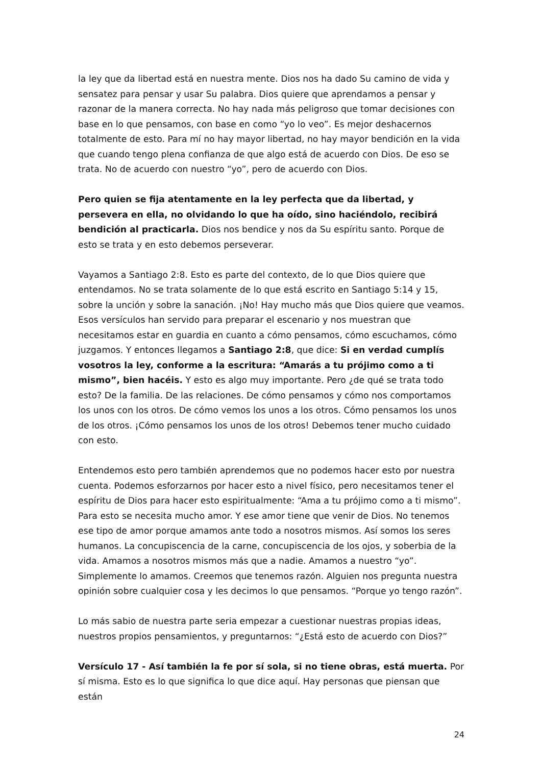la ley que da libertad está en nuestra mente. Dios nos ha dado Su camino de vida y sensatez para pensar y usar Su palabra. Dios quiere que aprendamos a pensar y razonar de la manera correcta. No hay nada más peligroso que tomar decisiones con base en lo que pensamos, con base en como “yo lo veo”. Es mejor deshacernos totalmente de esto. Para mí no hay mayor libertad, no hay mayor bendición en la vida que cuando tengo plena confianza de que algo está de acuerdo con Dios. De eso se trata. No de acuerdo con nuestro “yo”, pero de acuerdo con Dios.
Pero quien se fija atentamente en la ley perfecta que da libertad, y persevera en ella, no olvidando lo que ha oído, sino haciéndolo, recibirá bendición al practicarla. Dios nos bendice y nos da Su espíritu santo. Porque de esto se trata y en esto debemos perseverar.
Vayamos a Santiago 2:8. Esto es parte del contexto, de lo que Dios quiere que entendamos. No se trata solamente de lo que está escrito en Santiago 5:14 y 15, sobre la unción y sobre la sanación. ¡No! Hay mucho más que Dios quiere que veamos. Esos versículos han servido para preparar el escenario y nos muestran que necesitamos estar en guardia en cuanto a cómo pensamos, cómo escuchamos, cómo juzgamos. Y entonces llegamos a Santiago 2:8, que dice: Si en verdad cumplís vosotros la ley, conforme a la escritura: “Amarás a tu prójimo como a ti mismo”, bien hacéis. Y esto es algo muy importante. Pero ¿de qué se trata todo esto? De la familia. De las relaciones. De cómo pensamos y cómo nos comportamos los unos con los otros. De cómo vemos los unos a los otros. Cómo pensamos los unos de los otros. ¡Cómo pensamos los unos de los otros! Debemos tener mucho cuidado con esto.
Entendemos esto pero también aprendemos que no podemos hacer esto por nuestra cuenta. Podemos esforzarnos por hacer esto a nivel físico, pero necesitamos tener el espíritu de Dios para hacer esto espiritualmente: “Ama a tu prójimo como a ti mismo”. Para esto se necesita mucho amor. Y ese amor tiene que venir de Dios. No tenemos ese tipo de amor porque amamos ante todo a nosotros mismos. Así somos los seres humanos. La concupiscencia de la carne, concupiscencia de los ojos, y soberbia de la vida. Amamos a nosotros mismos más que a nadie. Amamos a nuestro “yo”. Simplemente lo amamos. Creemos que tenemos razón. Alguien nos pregunta nuestra opinión sobre cualquier cosa y les decimos lo que pensamos. “Porque yo tengo razón”.
Lo más sabio de nuestra parte seria empezar a cuestionar nuestras propias ideas, nuestros propios pensamientos, y preguntarnos: “¿Está esto de acuerdo con Dios?”
Versículo 17 - Así también la fe por sí sola, si no tiene obras, está muerta. Por sí misma. Esto es lo que significa lo que dice aquí. Hay personas que piensan que están
24